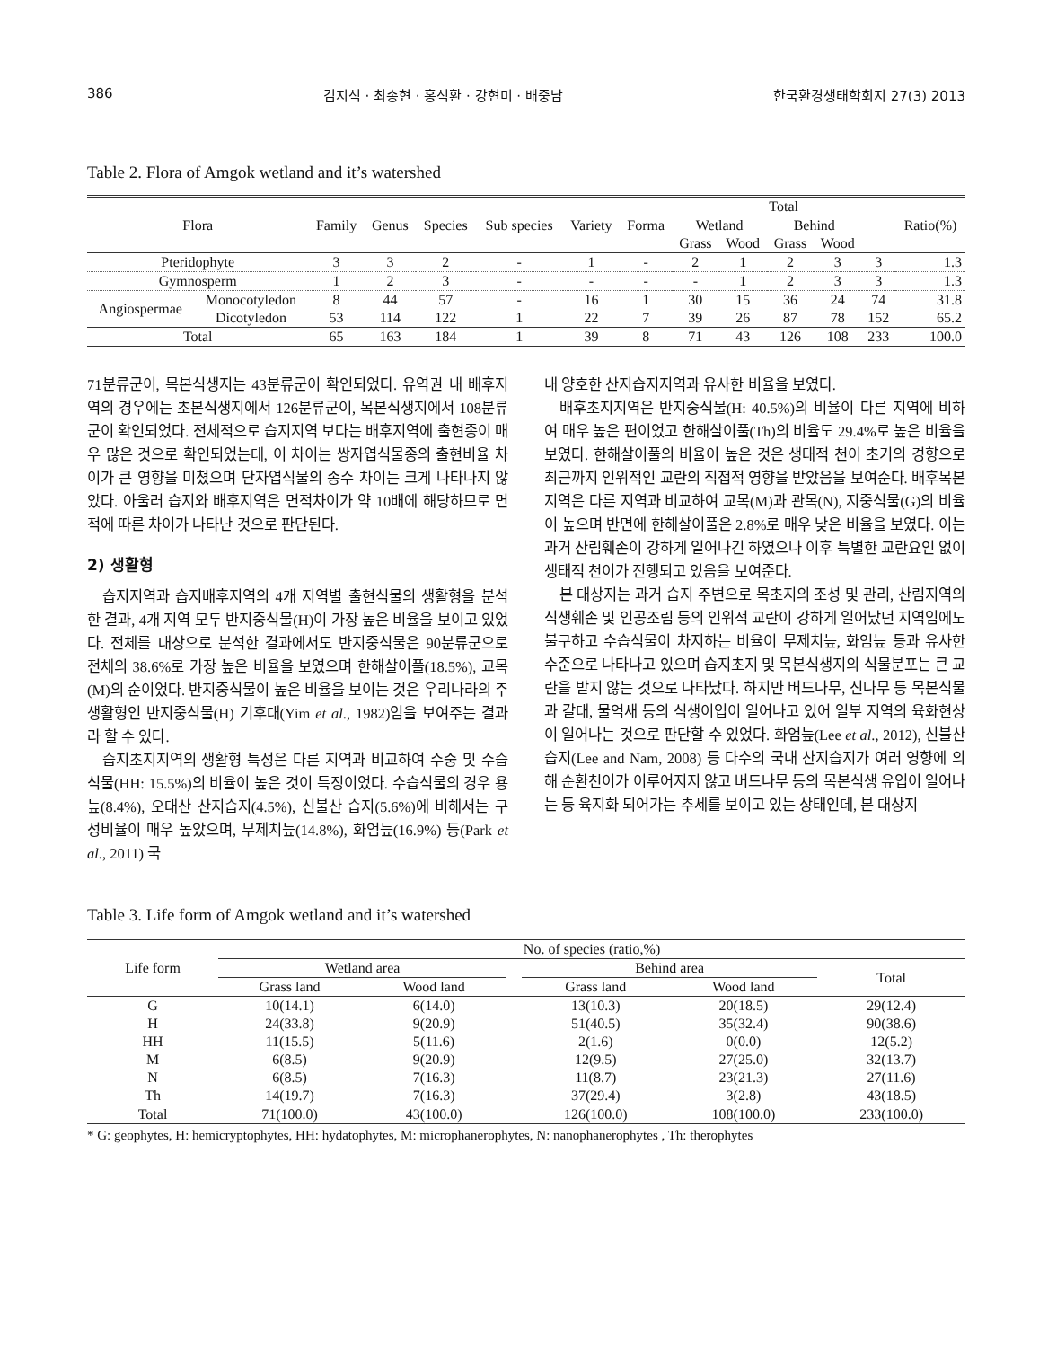386 김지석 · 최송현 · 홍석환 · 강현미 · 배중남 한국환경생태학회지 27(3) 2013
Table 2. Flora of Amgok wetland and it’s watershed
| Flora | | Family | Genus | Species | Sub species | Variety | Forma | Total | | | | | Ratio(%) |
| --- | --- | --- | --- | --- | --- | --- | --- | --- | --- | --- | --- | --- | --- |
| | | | | | | | | Wetland | | Behind | | | |
| | | | | | | | | Grass | Wood | Grass | Wood | | |
| Pteridophyte | | 3 | 3 | 2 | - | 1 | - | 2 | 1 | 2 | 3 | 3 | 1.3 |
| Gymnosperm | | 1 | 2 | 3 | - | - | - | - | 1 | 2 | 3 | 3 | 1.3 |
| Angiospermae | Monocotyledon | 8 | 44 | 57 | - | 16 | 1 | 30 | 15 | 36 | 24 | 74 | 31.8 |
| | Dicotyledon | 53 | 114 | 122 | 1 | 22 | 7 | 39 | 26 | 87 | 78 | 152 | 65.2 |
| Total | | 65 | 163 | 184 | 1 | 39 | 8 | 71 | 43 | 126 | 108 | 233 | 100.0 |
71분류군이, 목본식생지는 43분류군이 확인되었다. 유역권 내 배후지역의 경우에는 초본식생지에서 126분류군이, 목본식생지에서 108분류군이 확인되었다. 전체적으로 습지지역 보다는 배후지역에 출현종이 매우 많은 것으로 확인되었는데, 이 차이는 쌍자엽식물종의 출현비율 차이가 큰 영향을 미쳤으며 단자엽식물의 종수 차이는 크게 나타나지 않았다. 아울러 습지와 배후지역은 면적차이가 약 10배에 해당하므로 면적에 따른 차이가 나타난 것으로 판단된다.
2) 생활형
습지지역과 습지배후지역의 4개 지역별 출현식물의 생활형을 분석한 결과, 4개 지역 모두 반지중식물(H)이 가장 높은 비율을 보이고 있었다. 전체를 대상으로 분석한 결과에서도 반지중식물은 90분류군으로 전체의 38.6%로 가장 높은 비율을 보였으며 한해살이풀(18.5%), 교목(M)의 순이었다. 반지중식물이 높은 비율을 보이는 것은 우리나라의 주 생활형인 반지중식물(H) 기후대(Yim et al., 1982)임을 보여주는 결과라 할 수 있다.
습지초지지역의 생활형 특성은 다른 지역과 비교하여 수중 및 수습식물(HH: 15.5%)의 비율이 높은 것이 특징이었다. 수습식물의 경우 용늪(8.4%), 오대산 산지습지(4.5%), 신불산 습지(5.6%)에 비해서는 구성비율이 매우 높았으며, 무제치늪(14.8%), 화엄늪(16.9%) 등(Park et al., 2011) 국
내 양호한 산지습지지역과 유사한 비율을 보였다.
배후초지지역은 반지중식물(H: 40.5%)의 비율이 다른 지역에 비하여 매우 높은 편이었고 한해살이풀(Th)의 비율도 29.4%로 높은 비율을 보였다. 한해살이풀의 비율이 높은 것은 생태적 천이 초기의 경향으로 최근까지 인위적인 교란의 직접적 영향을 받았음을 보여준다. 배후목본지역은 다른 지역과 비교하여 교목(M)과 관목(N), 지중식물(G)의 비율이 높으며 반면에 한해살이풀은 2.8%로 매우 낮은 비율을 보였다. 이는 과거 산림훼손이 강하게 일어나긴 하였으나 이후 특별한 교란요인 없이 생태적 천이가 진행되고 있음을 보여준다.
본 대상지는 과거 습지 주변으로 목초지의 조성 및 관리, 산림지역의 식생훼손 및 인공조림 등의 인위적 교란이 강하게 일어났던 지역임에도 불구하고 수습식물이 차지하는 비율이 무제치늪, 화엄늪 등과 유사한 수준으로 나타나고 있으며 습지초지 및 목본식생지의 식물분포는 큰 교란을 받지 않는 것으로 나타났다. 하지만 버드나무, 신나무 등 목본식물과 갈대, 물억새 등의 식생이입이 일어나고 있어 일부 지역의 육화현상이 일어나는 것으로 판단할 수 있었다. 화엄늪(Lee et al., 2012), 신불산 습지(Lee and Nam, 2008) 등 다수의 국내 산지습지가 여러 영향에 의해 순환천이가 이루어지지 않고 버드나무 등의 목본식생 유입이 일어나는 등 육지화 되어가는 추세를 보이고 있는 상태인데, 본 대상지
Table 3. Life form of Amgok wetland and it’s watershed
| Life form | No. of species (ratio,%) | | | | | |
| --- | --- | --- | --- | --- | --- | --- |
| | Wetland area | | | Behind area | | Total |
| | Grass land | Wood land | | Grass land | Wood land | |
| G | 10(14.1) | 6(14.0) | | 13(10.3) | 20(18.5) | 29(12.4) |
| H | 24(33.8) | 9(20.9) | | 51(40.5) | 35(32.4) | 90(38.6) |
| HH | 11(15.5) | 5(11.6) | | 2(1.6) | 0(0.0) | 12(5.2) |
| M | 6(8.5) | 9(20.9) | | 12(9.5) | 27(25.0) | 32(13.7) |
| N | 6(8.5) | 7(16.3) | | 11(8.7) | 23(21.3) | 27(11.6) |
| Th | 14(19.7) | 7(16.3) | | 37(29.4) | 3(2.8) | 43(18.5) |
| Total | 71(100.0) | 43(100.0) | | 126(100.0) | 108(100.0) | 233(100.0) |
* G: geophytes, H: hemicryptophytes, HH: hydatophytes, M: microphanerophytes, N: nanophanerophytes , Th: therophytes